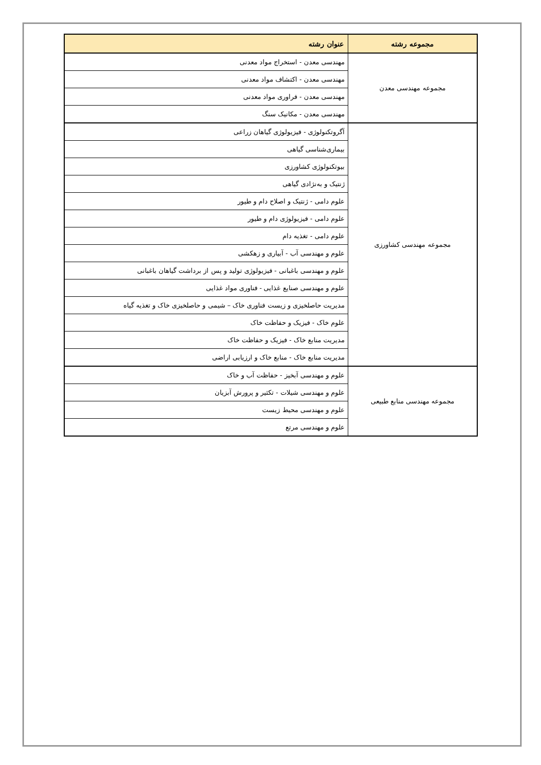| مجموعه رشته | عنوان رشته |
| --- | --- |
| مجموعه مهندسی معدن | مهندسی معدن - استخراج مواد معدنی |
| | مهندسی معدن - اکتشاف مواد معدنی |
| | مهندسی معدن - فراوری مواد معدنی |
| | مهندسی معدن - مکانیک سنگ |
| مجموعه مهندسی کشاورزی | آگروتکنولوژی - فیزیولوژی گیاهان زراعی |
| | بیماری‌شناسی گیاهی |
| | بیوتکنولوژی کشاورزی |
| | ژنتیک و به‌نژادی گیاهی |
| | علوم دامی - ژنتیک و اصلاح دام و طیور |
| | علوم دامی - فیزیولوژی دام و طیور |
| | علوم دامی - تغذیه دام |
| | علوم و مهندسی آب - آبیاری و زهکشی |
| | علوم و مهندسی باغبانی - فیزیولوژی تولید و پس از برداشت گیاهان باغبانی |
| | علوم و مهندسی صنایع غذایی - فناوری مواد غذایی |
| | مدیریت حاصلخیزی و زیست فناوری خاک – شیمی و حاصلخیزی خاک و تغذیه گیاه |
| | علوم خاک - فیزیک و حفاظت خاک |
| | مدیریت منابع خاک - فیزیک و حفاظت خاک |
| | مدیریت منابع خاک - منابع خاک و ارزیابی اراضی |
| مجموعه مهندسی منابع طبیعی | علوم و مهندسی آبخیز - حفاظت آب و خاک |
| | علوم و مهندسی شیلات - تکثیر و پرورش آبزیان |
| | علوم و مهندسی محیط زیست |
| | علوم و مهندسی مرتع |